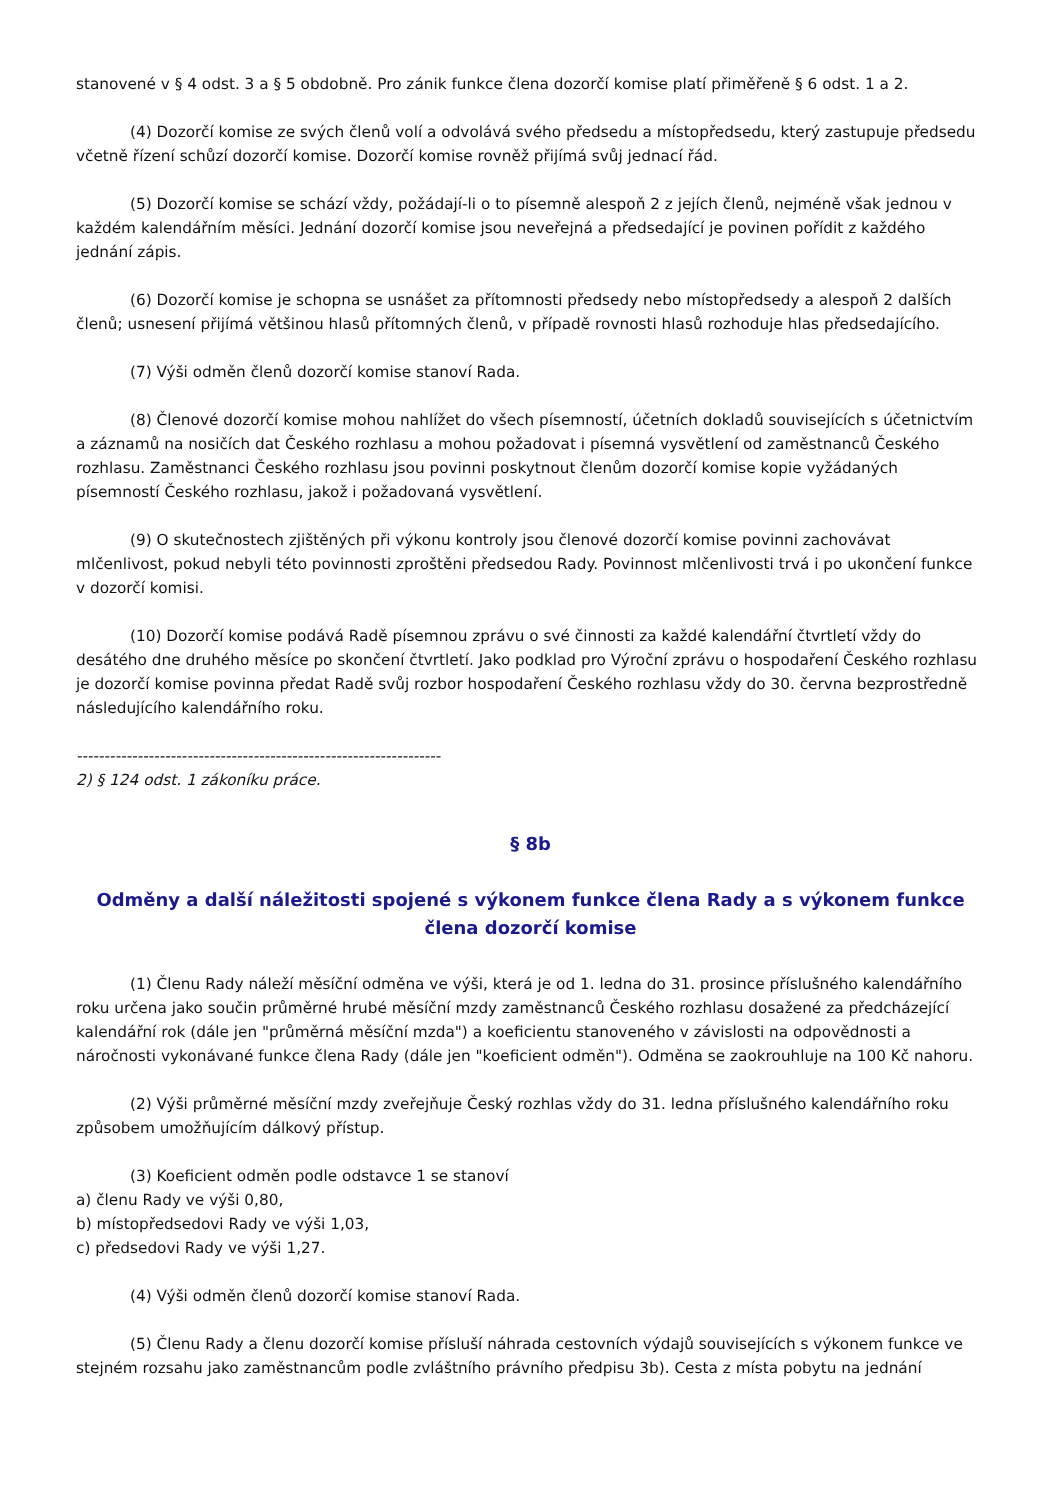stanovené v § 4 odst. 3 a § 5 obdobně. Pro zánik funkce člena dozorčí komise platí přiměřeně § 6 odst. 1 a 2.
(4) Dozorčí komise ze svých členů volí a odvolává svého předsedu a místopředsedu, který zastupuje předsedu včetně řízení schůzí dozorčí komise. Dozorčí komise rovněž přijímá svůj jednací řád.
(5) Dozorčí komise se schází vždy, požádají-li o to písemně alespoň 2 z jejích členů, nejméně však jednou v každém kalendářním měsíci. Jednání dozorčí komise jsou neveřejná a předsedající je povinen pořídit z každého jednání zápis.
(6) Dozorčí komise je schopna se usnášet za přítomnosti předsedy nebo místopředsedy a alespoň 2 dalších členů; usnesení přijímá většinou hlasů přítomných členů, v případě rovnosti hlasů rozhoduje hlas předsedajícího.
(7) Výši odměn členů dozorčí komise stanoví Rada.
(8) Členové dozorčí komise mohou nahlížet do všech písemností, účetních dokladů souvisejících s účetnictvím a záznamů na nosičích dat Českého rozhlasu a mohou požadovat i písemná vysvětlení od zaměstnanců Českého rozhlasu. Zaměstnanci Českého rozhlasu jsou povinni poskytnout členům dozorčí komise kopie vyžádaných písemností Českého rozhlasu, jakož i požadovaná vysvětlení.
(9) O skutečnostech zjištěných při výkonu kontroly jsou členové dozorčí komise povinni zachovávat mlčenlivost, pokud nebyli této povinnosti zproštěni předsedou Rady. Povinnost mlčenlivosti trvá i po ukončení funkce v dozorčí komisi.
(10) Dozorčí komise podává Radě písemnou zprávu o své činnosti za každé kalendářní čtvrtletí vždy do desátého dne druhého měsíce po skončení čtvrtletí. Jako podklad pro Výroční zprávu o hospodaření Českého rozhlasu je dozorčí komise povinna předat Radě svůj rozbor hospodaření Českého rozhlasu vždy do 30. června bezprostředně následujícího kalendářního roku.
------------------------------------------------------------------
2) § 124 odst. 1 zákoníku práce.
§ 8b
Odměny a další náležitosti spojené s výkonem funkce člena Rady a s výkonem funkce člena dozorčí komise
(1) Členu Rady náleží měsíční odměna ve výši, která je od 1. ledna do 31. prosince příslušného kalendářního roku určena jako součin průměrné hrubé měsíční mzdy zaměstnanců Českého rozhlasu dosažené za předcházející kalendářní rok (dále jen "průměrná měsíční mzda") a koeficientu stanoveného v závislosti na odpovědnosti a náročnosti vykonávané funkce člena Rady (dále jen "koeficient odměn"). Odměna se zaokrouhluje na 100 Kč nahoru.
(2) Výši průměrné měsíční mzdy zveřejňuje Český rozhlas vždy do 31. ledna příslušného kalendářního roku způsobem umožňujícím dálkový přístup.
(3) Koeficient odměn podle odstavce 1 se stanoví
a) členu Rady ve výši 0,80,
b) místopředsedovi Rady ve výši 1,03,
c) předsedovi Rady ve výši 1,27.
(4) Výši odměn členů dozorčí komise stanoví Rada.
(5) Členu Rady a členu dozorčí komise přísluší náhrada cestovních výdajů souvisejících s výkonem funkce ve stejném rozsahu jako zaměstnancům podle zvláštního právního předpisu 3b). Cesta z místa pobytu na jednání